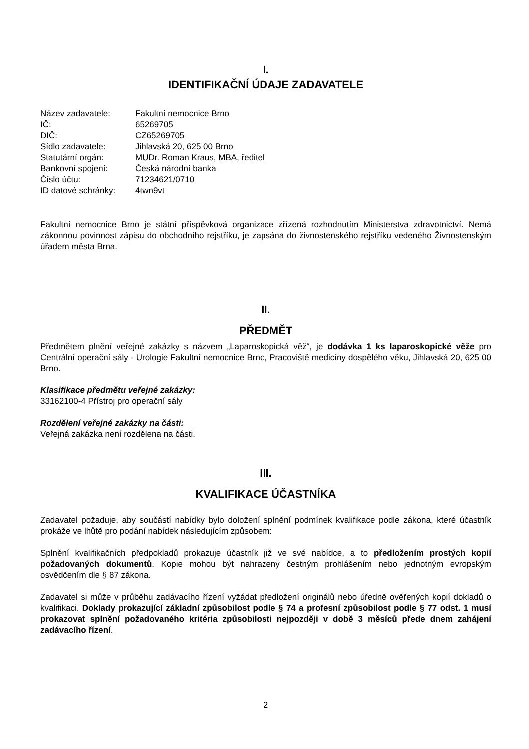I.
IDENTIFIKAČNÍ ÚDAJE ZADAVATELE
| Název zadavatele: | Fakultní nemocnice Brno |
| IČ: | 65269705 |
| DIČ: | CZ65269705 |
| Sídlo zadavatele: | Jihlavská 20, 625 00 Brno |
| Statutární orgán: | MUDr. Roman Kraus, MBA, ředitel |
| Bankovní spojení: | Česká národní banka |
| Číslo účtu: | 71234621/0710 |
| ID datové schránky: | 4twn9vt |
Fakultní nemocnice Brno je státní příspěvková organizace zřízená rozhodnutím Ministerstva zdravotnictví. Nemá zákonnou povinnost zápisu do obchodního rejstříku, je zapsána do živnostenského rejstříku vedeného Živnostenským úřadem města Brna.
II.
PŘEDMĚT
Předmětem plnění veřejné zakázky s názvem „Laparoskopická věž“, je dodávka 1 ks laparoskopické věže pro Centrální operační sály - Urologie Fakultní nemocnice Brno, Pracoviště medicíny dospělého věku, Jihlavská 20, 625 00 Brno.
Klasifikace předmětu veřejné zakázky:
33162100-4 Přístroj pro operační sály
Rozdělení veřejné zakázky na části:
Veřejná zakázka není rozdělena na části.
III.
KVALIFIKACE ÚČASTNÍKA
Zadavatel požaduje, aby součástí nabídky bylo doložení splnění podmínek kvalifikace podle zákona, které účastník prokáže ve lhůtě pro podání nabídek následujícím způsobem:
Splnění kvalifikačních předpokladů prokazuje účastník již ve své nabídce, a to předložením prostých kopií požadovaných dokumentů. Kopie mohou být nahrazeny čestným prohlášením nebo jednotným evropským osvědčením dle § 87 zákona.
Zadavatel si může v průběhu zadávacího řízení vyžádat předložení originálů nebo úředně ověřených kopií dokladů o kvalifikaci. Doklady prokazující základní způsobilost podle § 74 a profesní způsobilost podle § 77 odst. 1 musí prokazovat splnění požadovaného kritéria způsobilosti nejpozději v době 3 měsíců přede dnem zahájení zadávacího řízení.
2